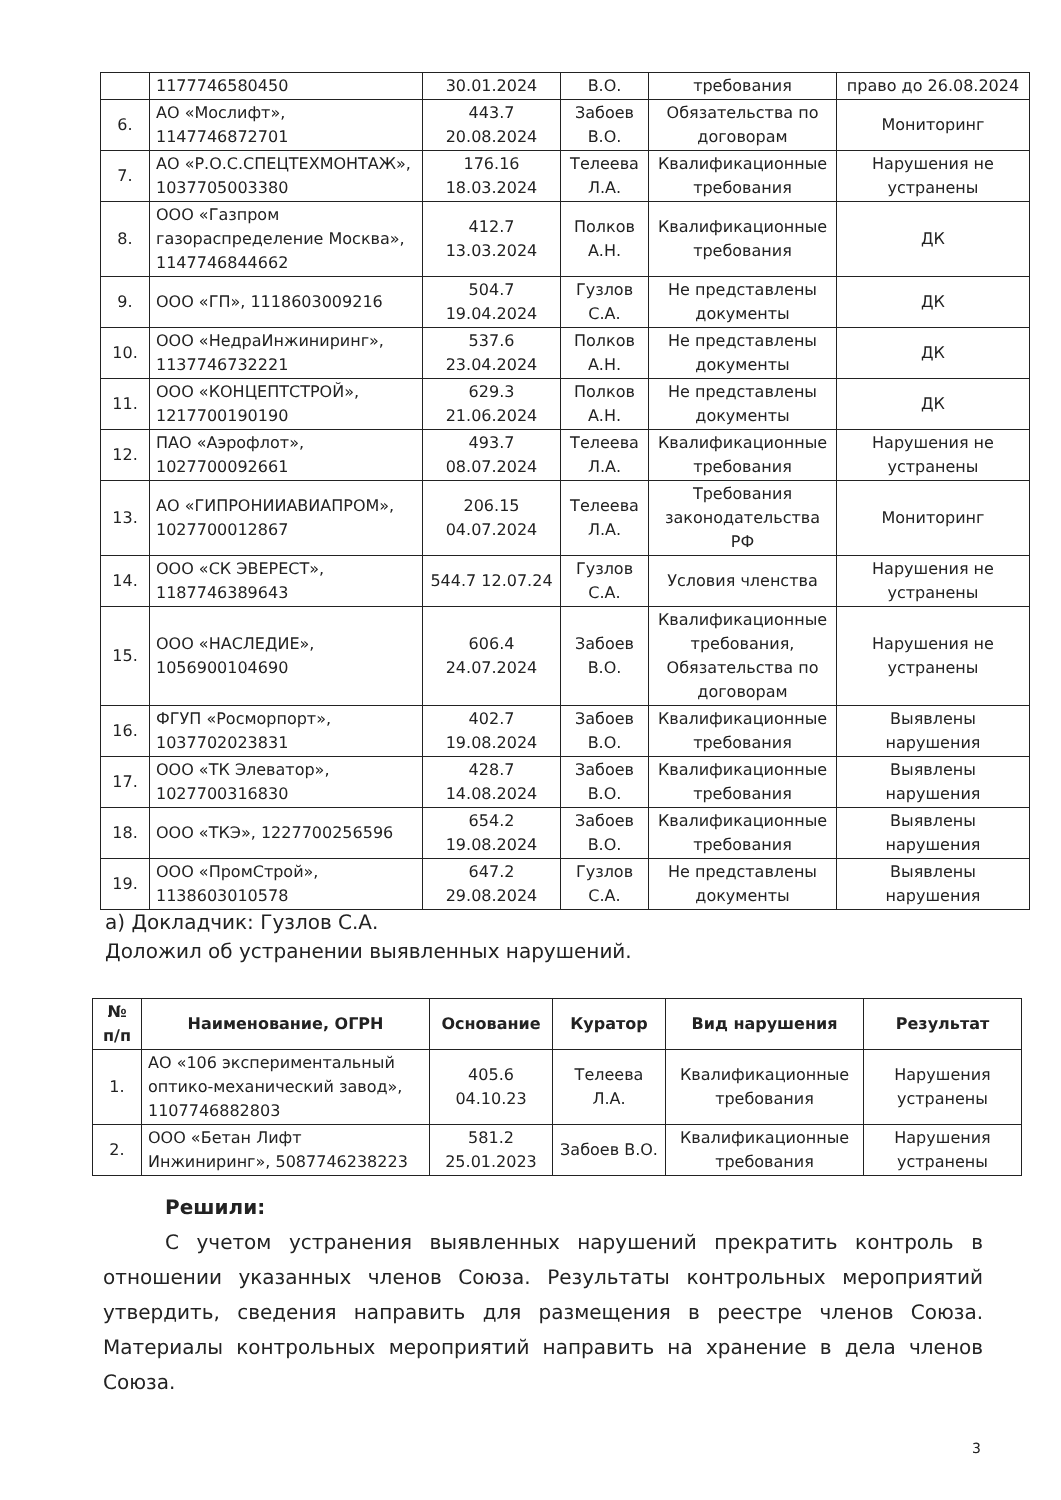| | 1177746580450 | 30.01.2024 | В.О. | требования | право до 26.08.2024 |
| 6. | АО «Мослифт», 1147746872701 | 443.7 20.08.2024 | Забоев В.О. | Обязательства по договорам | Мониторинг |
| 7. | АО «Р.О.С.СПЕЦТЕХМОНТАЖ», 1037705003380 | 176.16 18.03.2024 | Телеева Л.А. | Квалификационные требования | Нарушения не устранены |
| 8. | ООО «Газпром газораспределение Москва», 1147746844662 | 412.7 13.03.2024 | Полков А.Н. | Квалификационные требования | ДК |
| 9. | ООО «ГП», 1118603009216 | 504.7 19.04.2024 | Гузлов С.А. | Не представлены документы | ДК |
| 10. | ООО «НедраИнжиниринг», 1137746732221 | 537.6 23.04.2024 | Полков А.Н. | Не представлены документы | ДК |
| 11. | ООО «КОНЦЕПТСТРОЙ», 1217700190190 | 629.3 21.06.2024 | Полков А.Н. | Не представлены документы | ДК |
| 12. | ПАО «Аэрофлот», 1027700092661 | 493.7 08.07.2024 | Телеева Л.А. | Квалификационные требования | Нарушения не устранены |
| 13. | АО «ГИПРОНИИАВИАПРОМ», 1027700012867 | 206.15 04.07.2024 | Телеева Л.А. | Требования законодательства РФ | Мониторинг |
| 14. | ООО «СК ЭВЕРЕСТ», 1187746389643 | 544.7 12.07.24 | Гузлов С.А. | Условия членства | Нарушения не устранены |
| 15. | ООО «НАСЛЕДИЕ», 1056900104690 | 606.4 24.07.2024 | Забоев В.О. | Квалификационные требования, Обязательства по договорам | Нарушения не устранены |
| 16. | ФГУП «Росморпорт», 1037702023831 | 402.7 19.08.2024 | Забоев В.О. | Квалификационные требования | Выявлены нарушения |
| 17. | ООО «ТК Элеватор», 1027700316830 | 428.7 14.08.2024 | Забоев В.О. | Квалификационные требования | Выявлены нарушения |
| 18. | ООО «ТКЭ», 1227700256596 | 654.2 19.08.2024 | Забоев В.О. | Квалификационные требования | Выявлены нарушения |
| 19. | ООО «ПромСтрой», 1138603010578 | 647.2 29.08.2024 | Гузлов С.А. | Не представлены документы | Выявлены нарушения |
а) Докладчик: Гузлов С.А.
Доложил об устранении выявленных нарушений.
| № п/п | Наименование, ОГРН | Основание | Куратор | Вид нарушения | Результат |
| --- | --- | --- | --- | --- | --- |
| 1. | АО «106 экспериментальный оптико-механический завод», 1107746882803 | 405.6 04.10.23 | Телеева Л.А. | Квалификационные требования | Нарушения устранены |
| 2. | ООО «Бетан Лифт Инжиниринг», 5087746238223 | 581.2 25.01.2023 | Забоев В.О. | Квалификационные требования | Нарушения устранены |
Решили:
С учетом устранения выявленных нарушений прекратить контроль в отношении указанных членов Союза. Результаты контрольных мероприятий утвердить, сведения направить для размещения в реестре членов Союза. Материалы контрольных мероприятий направить на хранение в дела членов Союза.
3